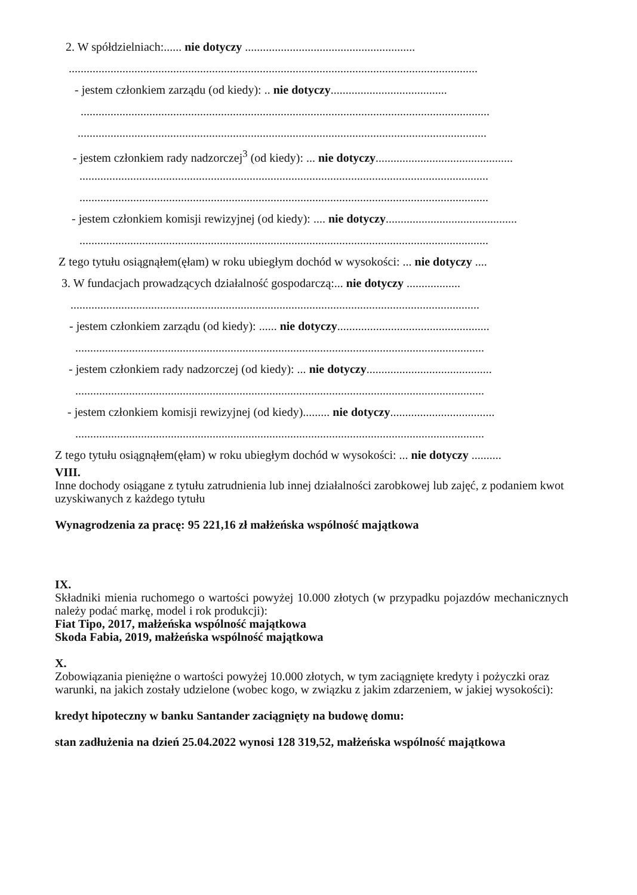2. W spółdzielniach:...... nie dotyczy .........................................................
.........................................................................................................................................
- jestem członkiem zarządu (od kiedy): .. nie dotyczy.......................................
.........................................................................................................................................
.........................................................................................................................................
- jestem członkiem rady nadzorczej<sup>3</sup> (od kiedy): ... nie dotyczy..............................................
.........................................................................................................................................
.........................................................................................................................................
- jestem członkiem komisji rewizyjnej (od kiedy): .... nie dotyczy............................................
.........................................................................................................................................
Z tego tytułu osiągnąłem(ęłam) w roku ubiegłym dochód w wysokości: ... nie dotyczy ....
3. W fundacjach prowadzących działalność gospodarczą:... nie dotyczy ..................
.........................................................................................................................................
- jestem członkiem zarządu (od kiedy): ...... nie dotyczy...................................................
.........................................................................................................................................
- jestem członkiem rady nadzorczej (od kiedy): ... nie dotyczy..........................................
.........................................................................................................................................
- jestem członkiem komisji rewizyjnej (od kiedy)......... nie dotyczy...................................
.........................................................................................................................................
Z tego tytułu osiągnąłem(ęłam) w roku ubiegłym dochód w wysokości: ... nie dotyczy ..........
VIII.
Inne dochody osiągane z tytułu zatrudnienia lub innej działalności zarobkowej lub zajęć, z podaniem kwot uzyskiwanych z każdego tytułu
Wynagrodzenia za pracę: 95 221,16 zł małżeńska wspólność majątkowa
IX.
Składniki mienia ruchomego o wartości powyżej 10.000 złotych (w przypadku pojazdów mechanicznych należy podać markę, model i rok produkcji):
Fiat Tipo, 2017, małżeńska wspólność majątkowa
Skoda Fabia, 2019, małżeńska wspólność majątkowa
X.
Zobowiązania pieniężne o wartości powyżej 10.000 złotych, w tym zaciągnięte kredyty i pożyczki oraz warunki, na jakich zostały udzielone (wobec kogo, w związku z jakim zdarzeniem, w jakiej wysokości):
kredyt hipoteczny w banku Santander zaciągnięty na budowę domu:
stan zadłużenia na dzień 25.04.2022 wynosi 128 319,52, małżeńska wspólność majątkowa